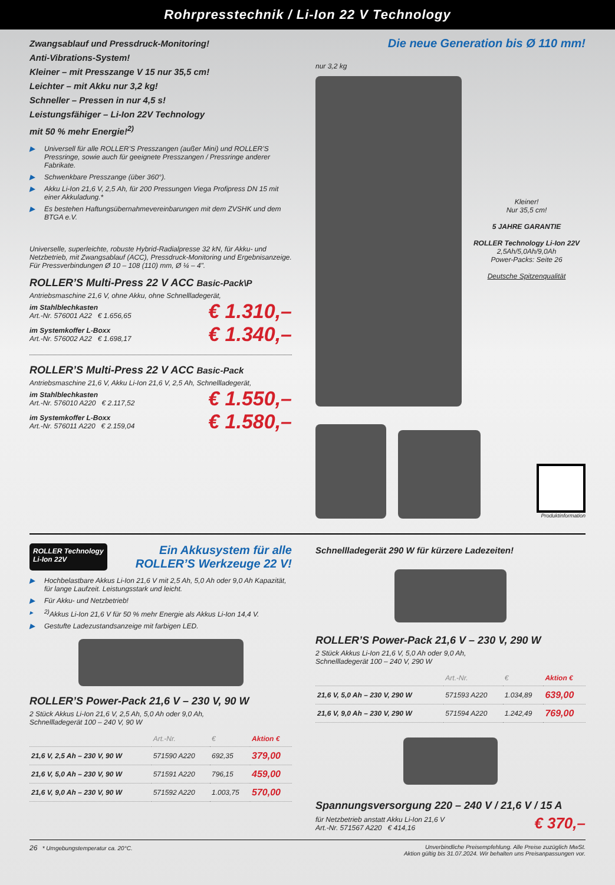Rohrpresstechnik / Li-Ion 22 V Technology
Zwangsablauf und Pressdruck-Monitoring!
Anti-Vibrations-System!
Kleiner – mit Presszange V 15 nur 35,5 cm!
Leichter – mit Akku nur 3,2 kg!
Schneller – Pressen in nur 4,5 s!
Leistungsfähiger – Li-Ion 22V Technology
mit 50 % mehr Energie!<sup>2)</sup>
▶ Universell für alle ROLLER’S Presszangen (außer Mini) und ROLLER’S Pressringe, sowie auch für geeignete Presszangen / Pressringe anderer Fabrikate.
▶ Schwenkbare Presszange (über 360°).
▶ Akku Li-Ion 21,6 V, 2,5 Ah, für 200 Pressungen Viega Profipress DN 15 mit einer Akkuladung.*
▶ Es bestehen Haftungsübernahmevereinbarungen mit dem ZVSHK und dem BTGA e.V.
Universelle, superleichte, robuste Hybrid-Radialpresse 32 kN, für Akku- und Netzbetrieb, mit Zwangsablauf (ACC), Pressdruck-Monitoring und Ergebnisanzeige. Für Pressverbindungen Ø 10 – 108 (110) mm, Ø ¼ – 4".
ROLLER’S Multi-Press 22 V ACC Basic-Pack\P
Antriebsmaschine 21,6 V, ohne Akku, ohne Schnellladegerät,
im Stahlblechkasten
Art.-Nr. 576001 A22 € 1.656,65
€ 1.310,–
im Systemkoffer L-Boxx
Art.-Nr. 576002 A22 € 1.698,17
€ 1.340,–
ROLLER’S Multi-Press 22 V ACC Basic-Pack
Antriebsmaschine 21,6 V, Akku Li-Ion 21,6 V, 2,5 Ah, Schnellladegerät,
im Stahlblechkasten
Art.-Nr. 576010 A220 € 2.117,52
€ 1.550,–
im Systemkoffer L-Boxx
Art.-Nr. 576011 A220 € 2.159,04
€ 1.580,–
Die neue Generation bis Ø 110 mm!
nur 3,2 kg
Kleiner!
Nur 35,5 cm!
5 JAHRE GARANTIE
ROLLER Technology Li-Ion 22V
2,5Ah/5,0Ah/9,0Ah
Power-Packs: Seite 26
Deutsche Spitzenqualität
Produktinformation
ROLLER Technology
Li-Ion 22V
Ein Akkusystem für alle
ROLLER’S Werkzeuge 22 V!
▶ Hochbelastbare Akkus Li-Ion 21,6 V mit 2,5 Ah, 5,0 Ah oder 9,0 Ah Kapazität, für lange Laufzeit. Leistungsstark und leicht.
▶ Für Akku- und Netzbetrieb!
▸<sup>2)</sup>Akkus Li-Ion 21,6 V für 50 % mehr Energie als Akkus Li-Ion 14,4 V.
▶ Gestufte Ladezustandsanzeige mit farbigen LED.
ROLLER’S Power-Pack 21,6 V – 230 V, 90 W
2 Stück Akkus Li-Ion 21,6 V, 2,5 Ah, 5,0 Ah oder 9,0 Ah,
Schnellladegerät 100 – 240 V, 90 W
| | Art.-Nr. | € | Aktion € |
| --- | --- | --- | --- |
| 21,6 V, 2,5 Ah – 230 V, 90 W | 571590 A220 | 692,35 | 379,00 |
| 21,6 V, 5,0 Ah – 230 V, 90 W | 571591 A220 | 796,15 | 459,00 |
| 21,6 V, 9,0 Ah – 230 V, 90 W | 571592 A220 | 1.003,75 | 570,00 |
Schnellladegerät 290 W für kürzere Ladezeiten!
ROLLER’S Power-Pack 21,6 V – 230 V, 290 W
2 Stück Akkus Li-Ion 21,6 V, 5,0 Ah oder 9,0 Ah,
Schnellladegerät 100 – 240 V, 290 W
| | Art.-Nr. | € | Aktion € |
| --- | --- | --- | --- |
| 21,6 V, 5,0 Ah – 230 V, 290 W | 571593 A220 | 1.034,89 | 639,00 |
| 21,6 V, 9,0 Ah – 230 V, 290 W | 571594 A220 | 1.242,49 | 769,00 |
Spannungsversorgung 220 – 240 V / 21,6 V / 15 A
für Netzbetrieb anstatt Akku Li-Ion 21,6 V
Art.-Nr. 571567 A220 € 414,16
€ 370,–
26 * Umgebungstemperatur ca. 20°C.
Unverbindliche Preisempfehlung. Alle Preise zuzüglich MwSt.
Aktion gültig bis 31.07.2024. Wir behalten uns Preisanpassungen vor.